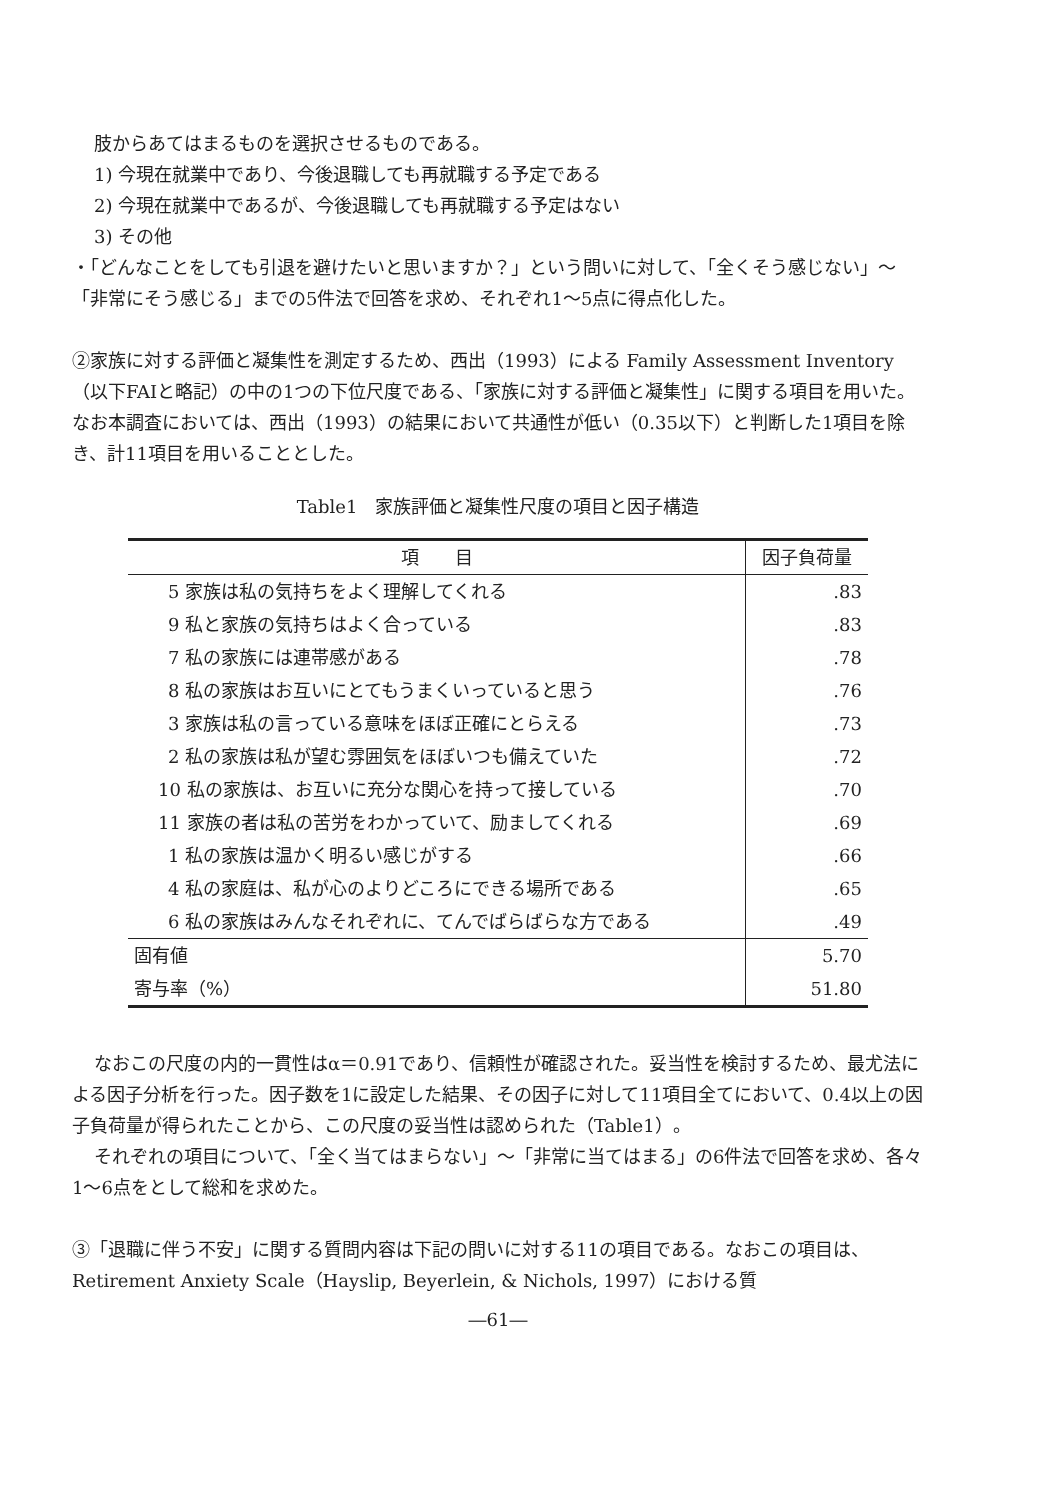肢からあてはまるものを選択させるものである。
1) 今現在就業中であり、今後退職しても再就職する予定である
2) 今現在就業中であるが、今後退職しても再就職する予定はない
3) その他
・「どんなことをしても引退を避けたいと思いますか？」という問いに対して、「全くそう感じない」～「非常にそう感じる」までの5件法で回答を求め、それぞれ1～5点に得点化した。
②家族に対する評価と凝集性を測定するため、西出（1993）による Family Assessment Inventory（以下FAIと略記）の中の1つの下位尺度である、「家族に対する評価と凝集性」に関する項目を用いた。なお本調査においては、西出（1993）の結果において共通性が低い（0.35以下）と判断した1項目を除き、計11項目を用いることとした。
Table1　家族評価と凝集性尺度の項目と因子構造
| 項 目 | 因子負荷量 |
| --- | --- |
| 5 家族は私の気持ちをよく理解してくれる | .83 |
| 9 私と家族の気持ちはよく合っている | .83 |
| 7 私の家族には連帯感がある | .78 |
| 8 私の家族はお互いにとてもうまくいっていると思う | .76 |
| 3 家族は私の言っている意味をほぼ正確にとらえる | .73 |
| 2 私の家族は私が望む雰囲気をほぼいつも備えていた | .72 |
| 10 私の家族は、お互いに充分な関心を持って接している | .70 |
| 11 家族の者は私の苦労をわかっていて、励ましてくれる | .69 |
| 1 私の家族は温かく明るい感じがする | .66 |
| 4 私の家庭は、私が心のよりどころにできる場所である | .65 |
| 6 私の家族はみんなそれぞれに、てんでばらばらな方である | .49 |
| 固有値 | 5.70 |
| 寄与率（%） | 51.80 |
なおこの尺度の内的一貫性はα＝0.91であり、信頼性が確認された。妥当性を検討するため、最尤法による因子分析を行った。因子数を1に設定した結果、その因子に対して11項目全てにおいて、0.4以上の因子負荷量が得られたことから、この尺度の妥当性は認められた（Table1）。
それぞれの項目について、「全く当てはまらない」～「非常に当てはまる」の6件法で回答を求め、各々1～6点をとして総和を求めた。
③「退職に伴う不安」に関する質問内容は下記の問いに対する11の項目である。なおこの項目は、Retirement Anxiety Scale（Hayslip, Beyerlein, & Nichols, 1997）における質
―61―